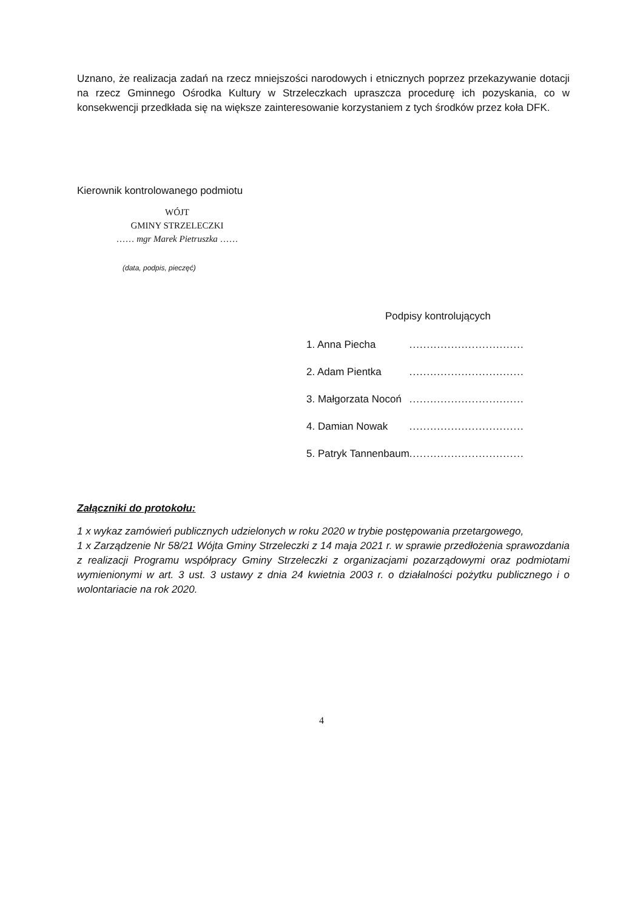Uznano, że realizacja zadań na rzecz mniejszości narodowych i etnicznych poprzez przekazywanie dotacji na rzecz Gminnego Ośrodka Kultury w Strzeleczkach upraszcza procedurę ich pozyskania, co w konsekwencji przedkłada się na większe zainteresowanie korzystaniem z tych środków przez koła DFK.
Kierownik kontrolowanego podmiotu
WÓJT
GMINY STRZELECZKI
…… mgr Marek Pietruszka ……
(data, podpis, pieczęć)
Podpisy kontrolujących
| 1. Anna Piecha | ................................. |
| 2. Adam Pientka | ................................. |
| 3. Małgorzata Nocoń | ................................. |
| 4. Damian Nowak | ................................. |
| 5. Patryk Tannenbaum | ................................. |
Załączniki do protokołu:
1 x wykaz zamówień publicznych udzielonych w roku 2020 w trybie postępowania przetargowego,
1 x Zarządzenie Nr 58/21 Wójta Gminy Strzeleczki z 14 maja 2021 r. w sprawie przedłożenia sprawozdania z realizacji Programu współpracy Gminy Strzeleczki z organizacjami pozarządowymi oraz podmiotami wymienionymi w art. 3 ust. 3 ustawy z dnia 24 kwietnia 2003 r. o działalności pożytku publicznego i o wolontariacie na rok 2020.
4